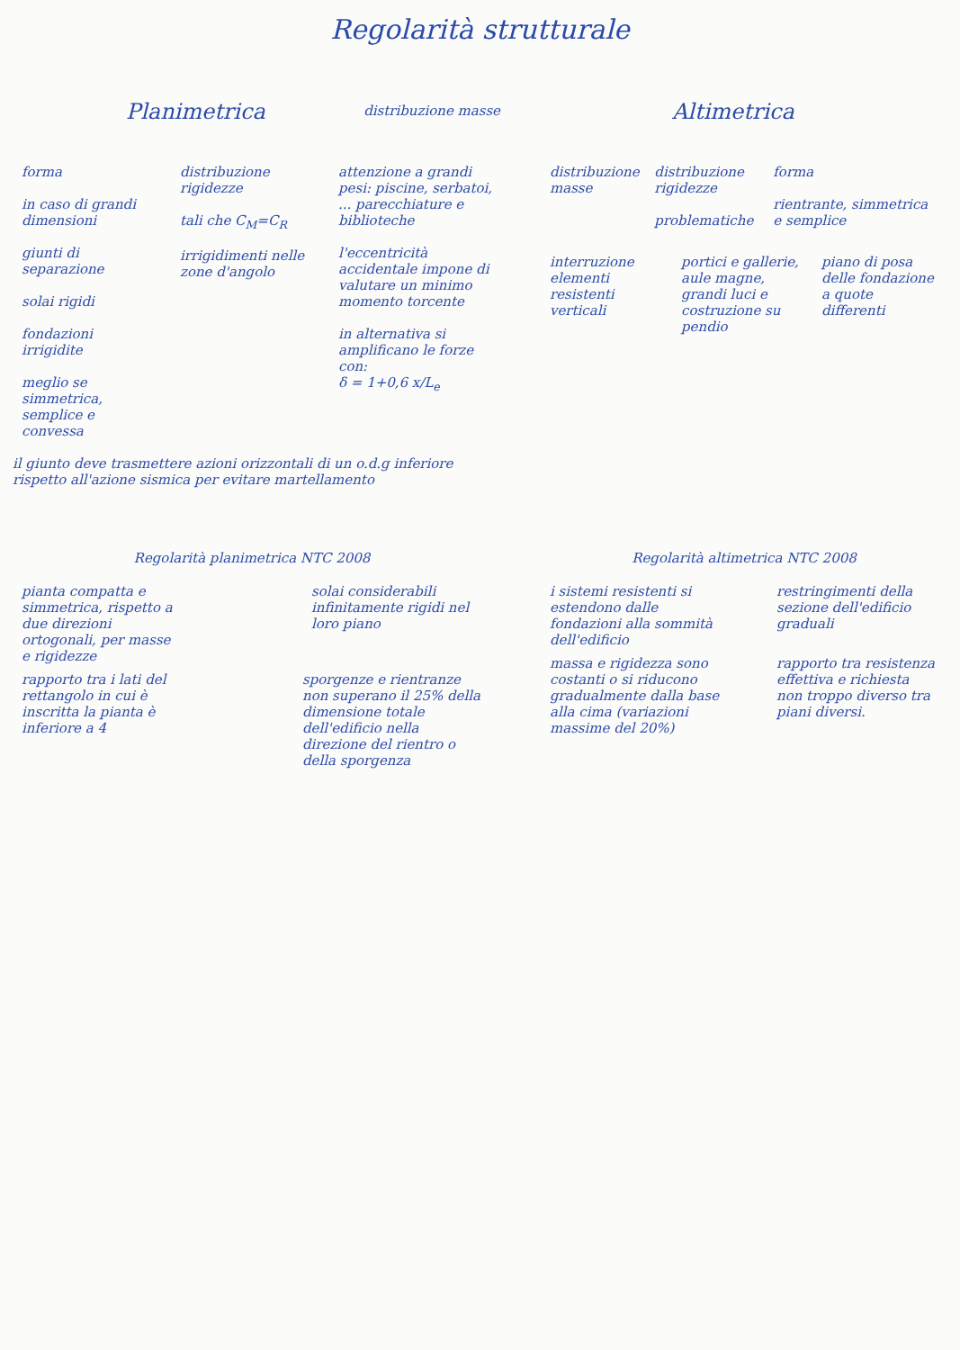Regolarità strutturale
Planimetrica
distribuzione masse
forma
in caso di grandi dimensioni
giunti di separazione
solai rigidi
fondazioni irrigidite
meglio se simmetrica, semplice e convessa
distribuzione rigidezze
tali che C<sub>M</sub>=C<sub>R</sub>
irrigidimenti nelle zone d'angolo
attenzione a grandi pesi: piscine, serbatoi, ... parecchiature e biblioteche
l'eccentricità accidentale impone di valutare un minimo momento torcente
in alternativa si amplificano le forze con:
δ = 1+0,6 x/L<sub>e</sub>
il giunto deve trasmettere azioni orizzontali di un o.d.g inferiore rispetto all'azione sismica per evitare martellamento
Altimetrica
distribuzione masse distribuzione rigidezze
problematiche
forma
rientrante, simmetrica e semplice
interruzione elementi resistenti verticali
portici e gallerie, aule magne, grandi luci e costruzione su pendio
piano di posa delle fondazione a quote differenti
Regolarità planimetrica NTC 2008
pianta compatta e simmetrica, rispetto a due direzioni ortogonali, per masse e rigidezze
solai considerabili infinitamente rigidi nel loro piano
rapporto tra i lati del rettangolo in cui è inscritta la pianta è inferiore a 4
sporgenze e rientranze non superano il 25% della dimensione totale dell'edificio nella direzione del rientro o della sporgenza
Regolarità altimetrica NTC 2008
i sistemi resistenti si estendono dalle fondazioni alla sommità dell'edificio
restringimenti della sezione dell'edificio graduali
massa e rigidezza sono costanti o si riducono gradualmente dalla base alla cima (variazioni massime del 20%)
rapporto tra resistenza effettiva e richiesta non troppo diverso tra piani diversi.